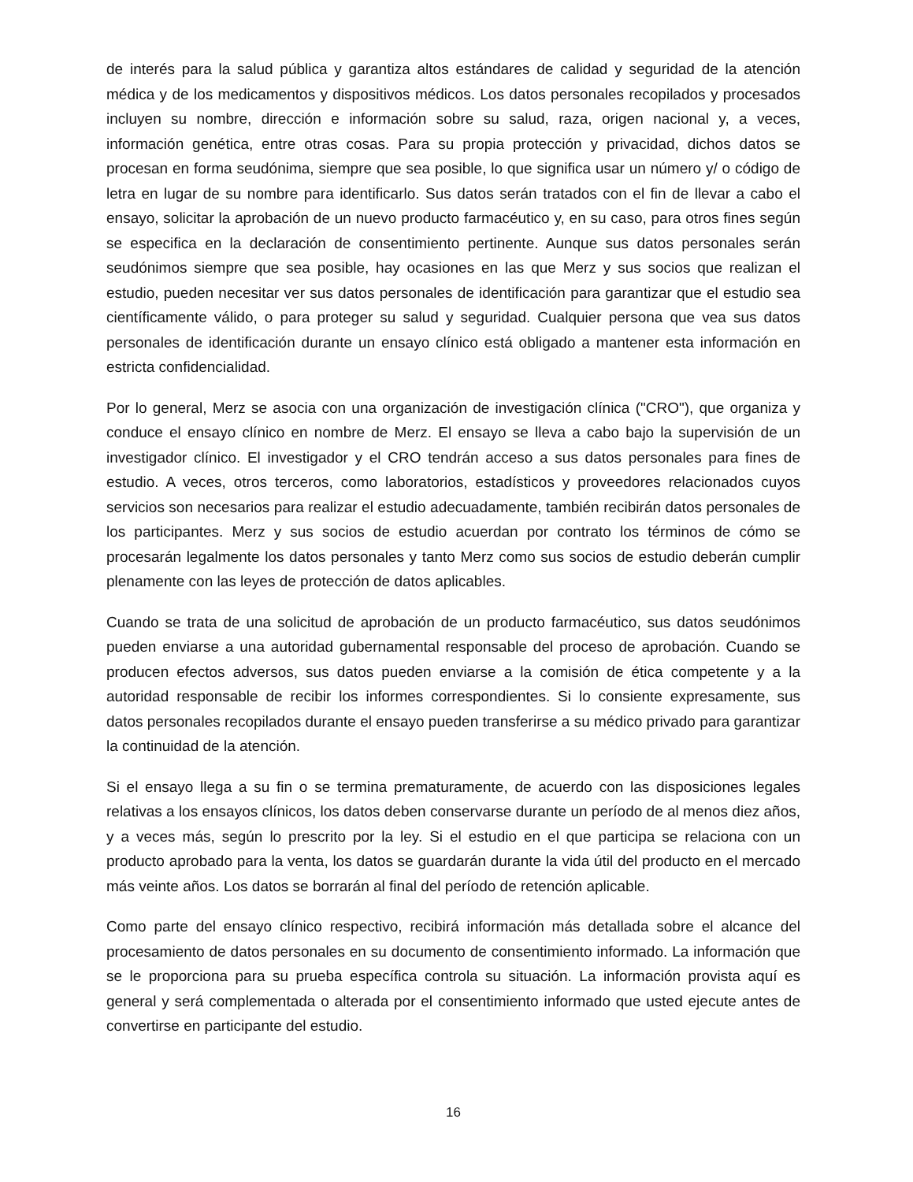de interés para la salud pública y garantiza altos estándares de calidad y seguridad de la atención médica y de los medicamentos y dispositivos médicos. Los datos personales recopilados y procesados incluyen su nombre, dirección e información sobre su salud, raza, origen nacional y, a veces, información genética, entre otras cosas. Para su propia protección y privacidad, dichos datos se procesan en forma seudónima, siempre que sea posible, lo que significa usar un número y/ o código de letra en lugar de su nombre para identificarlo. Sus datos serán tratados con el fin de llevar a cabo el ensayo, solicitar la aprobación de un nuevo producto farmacéutico y, en su caso, para otros fines según se especifica en la declaración de consentimiento pertinente. Aunque sus datos personales serán seudónimos siempre que sea posible, hay ocasiones en las que Merz y sus socios que realizan el estudio, pueden necesitar ver sus datos personales de identificación para garantizar que el estudio sea científicamente válido, o para proteger su salud y seguridad. Cualquier persona que vea sus datos personales de identificación durante un ensayo clínico está obligado a mantener esta información en estricta confidencialidad.
Por lo general, Merz se asocia con una organización de investigación clínica ("CRO"), que organiza y conduce el ensayo clínico en nombre de Merz. El ensayo se lleva a cabo bajo la supervisión de un investigador clínico. El investigador y el CRO tendrán acceso a sus datos personales para fines de estudio. A veces, otros terceros, como laboratorios, estadísticos y proveedores relacionados cuyos servicios son necesarios para realizar el estudio adecuadamente, también recibirán datos personales de los participantes. Merz y sus socios de estudio acuerdan por contrato los términos de cómo se procesarán legalmente los datos personales y tanto Merz como sus socios de estudio deberán cumplir plenamente con las leyes de protección de datos aplicables.
Cuando se trata de una solicitud de aprobación de un producto farmacéutico, sus datos seudónimos pueden enviarse a una autoridad gubernamental responsable del proceso de aprobación. Cuando se producen efectos adversos, sus datos pueden enviarse a la comisión de ética competente y a la autoridad responsable de recibir los informes correspondientes. Si lo consiente expresamente, sus datos personales recopilados durante el ensayo pueden transferirse a su médico privado para garantizar la continuidad de la atención.
Si el ensayo llega a su fin o se termina prematuramente, de acuerdo con las disposiciones legales relativas a los ensayos clínicos, los datos deben conservarse durante un período de al menos diez años, y a veces más, según lo prescrito por la ley. Si el estudio en el que participa se relaciona con un producto aprobado para la venta, los datos se guardarán durante la vida útil del producto en el mercado más veinte años. Los datos se borrarán al final del período de retención aplicable.
Como parte del ensayo clínico respectivo, recibirá información más detallada sobre el alcance del procesamiento de datos personales en su documento de consentimiento informado. La información que se le proporciona para su prueba específica controla su situación. La información provista aquí es general y será complementada o alterada por el consentimiento informado que usted ejecute antes de convertirse en participante del estudio.
16